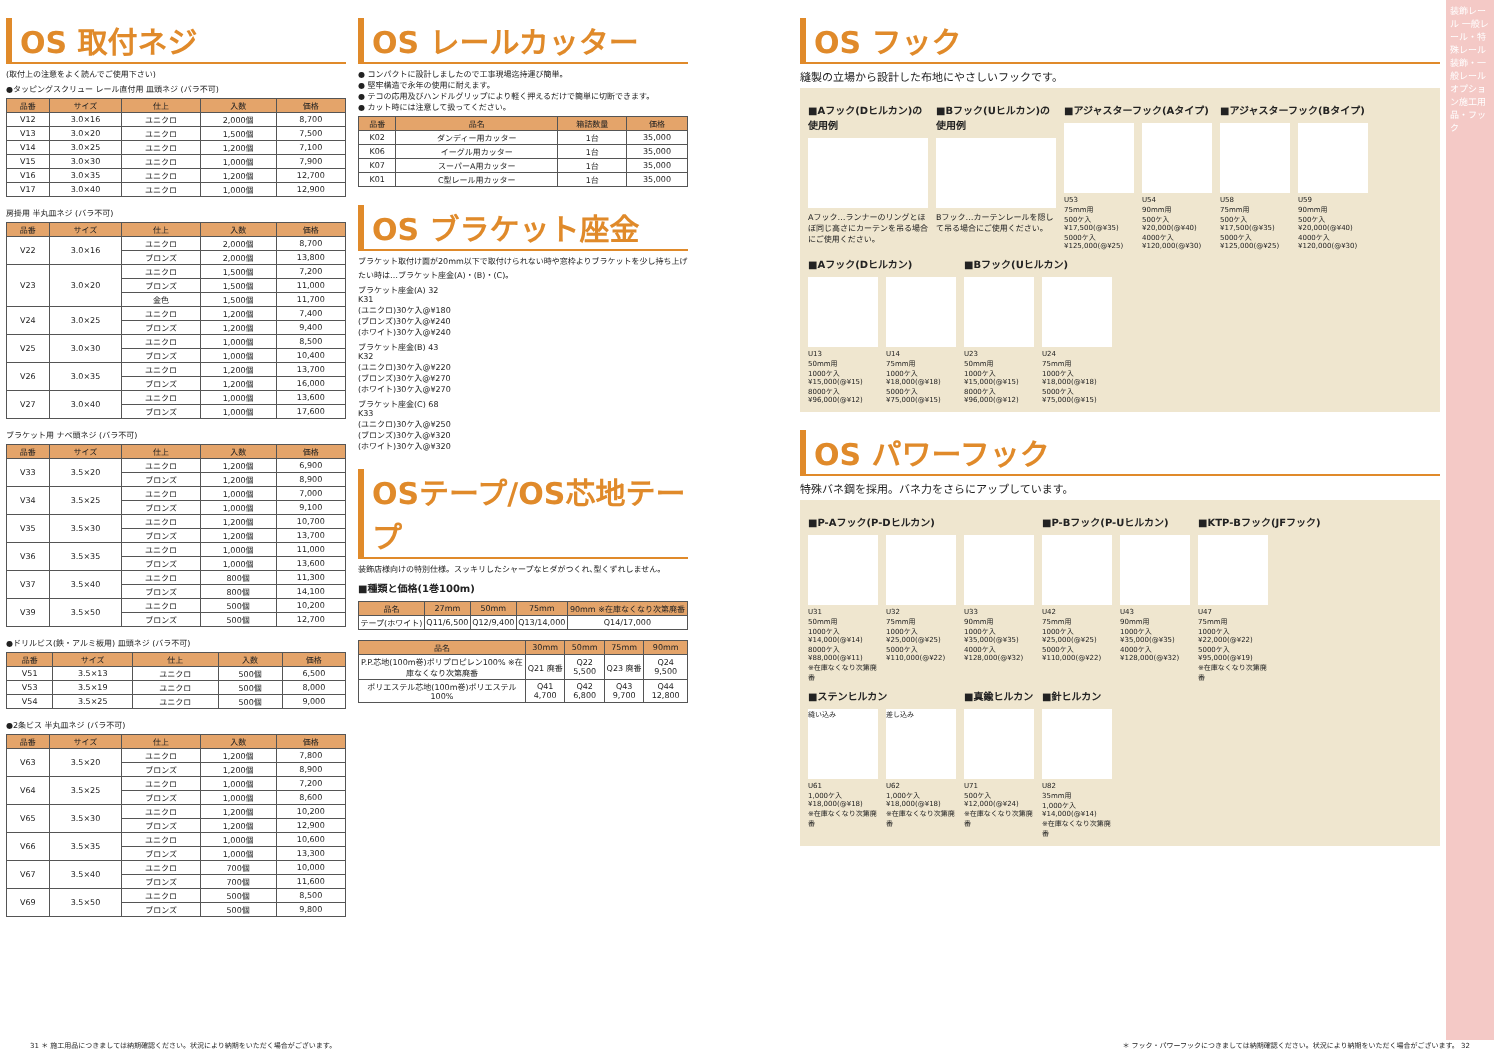OS 取付ネジ
(取付上の注意をよく読んでご使用下さい)
●タッピングスクリュー レール直付用 皿頭ネジ (バラ不可)
| 品番 | サイズ | 仕上 | 入数 | 価格 |
| --- | --- | --- | --- | --- |
| V12 | 3.0×16 | ユニクロ | 2,000個 | 8,700 |
| V13 | 3.0×20 | ユニクロ | 1,500個 | 7,500 |
| V14 | 3.0×25 | ユニクロ | 1,200個 | 7,100 |
| V15 | 3.0×30 | ユニクロ | 1,000個 | 7,900 |
| V16 | 3.0×35 | ユニクロ | 1,200個 | 12,700 |
| V17 | 3.0×40 | ユニクロ | 1,000個 | 12,900 |
房掛用 半丸皿ネジ (バラ不可)
| 品番 | サイズ | 仕上 | 入数 | 価格 |
| --- | --- | --- | --- | --- |
| V22 | 3.0×16 | ユニクロ | 2,000個 | 8,700 |
| | | ブロンズ | 2,000個 | 13,800 |
| V23 | 3.0×20 | ユニクロ | 1,500個 | 7,200 |
| | | ブロンズ | 1,500個 | 11,000 |
| | | 金色 | 1,500個 | 11,700 |
| V24 | 3.0×25 | ユニクロ | 1,200個 | 7,400 |
| | | ブロンズ | 1,200個 | 9,400 |
| V25 | 3.0×30 | ユニクロ | 1,000個 | 8,500 |
| | | ブロンズ | 1,000個 | 10,400 |
| V26 | 3.0×35 | ユニクロ | 1,200個 | 13,700 |
| | | ブロンズ | 1,200個 | 16,000 |
| V27 | 3.0×40 | ユニクロ | 1,000個 | 13,600 |
| | | ブロンズ | 1,000個 | 17,600 |
ブラケット用 ナベ頭ネジ (バラ不可)
| 品番 | サイズ | 仕上 | 入数 | 価格 |
| --- | --- | --- | --- | --- |
| V33 | 3.5×20 | ユニクロ | 1,200個 | 6,900 |
| | | ブロンズ | 1,200個 | 8,900 |
| V34 | 3.5×25 | ユニクロ | 1,000個 | 7,000 |
| | | ブロンズ | 1,000個 | 9,100 |
| V35 | 3.5×30 | ユニクロ | 1,200個 | 10,700 |
| | | ブロンズ | 1,200個 | 13,700 |
| V36 | 3.5×35 | ユニクロ | 1,000個 | 11,000 |
| | | ブロンズ | 1,000個 | 13,600 |
| V37 | 3.5×40 | ユニクロ | 800個 | 11,300 |
| | | ブロンズ | 800個 | 14,100 |
| V39 | 3.5×50 | ユニクロ | 500個 | 10,200 |
| | | ブロンズ | 500個 | 12,700 |
●ドリルビス(鉄・アルミ板用) 皿頭ネジ (バラ不可)
| 品番 | サイズ | 仕上 | 入数 | 価格 |
| --- | --- | --- | --- | --- |
| V51 | 3.5×13 | ユニクロ | 500個 | 6,500 |
| V53 | 3.5×19 | ユニクロ | 500個 | 8,000 |
| V54 | 3.5×25 | ユニクロ | 500個 | 9,000 |
●2条ビス 半丸皿ネジ (バラ不可)
| 品番 | サイズ | 仕上 | 入数 | 価格 |
| --- | --- | --- | --- | --- |
| V63 | 3.5×20 | ユニクロ | 1,200個 | 7,800 |
| | | ブロンズ | 1,200個 | 8,900 |
| V64 | 3.5×25 | ユニクロ | 1,000個 | 7,200 |
| | | ブロンズ | 1,000個 | 8,600 |
| V65 | 3.5×30 | ユニクロ | 1,200個 | 10,200 |
| | | ブロンズ | 1,200個 | 12,900 |
| V66 | 3.5×35 | ユニクロ | 1,000個 | 10,600 |
| | | ブロンズ | 1,000個 | 13,300 |
| V67 | 3.5×40 | ユニクロ | 700個 | 10,000 |
| | | ブロンズ | 700個 | 11,600 |
| V69 | 3.5×50 | ユニクロ | 500個 | 8,500 |
| | | ブロンズ | 500個 | 9,800 |
OS レールカッター
● コンパクトに設計しましたので工事現場迄持運び簡単。
● 堅牢構造で永年の使用に耐えます。
● テコの応用及びハンドルグリップにより軽く押えるだけで簡単に切断できます。
● カット時には注意して扱ってください。
| 品番 | 品名 | 箱詰数量 | 価格 |
| --- | --- | --- | --- |
| K02 | ダンディー用カッター | 1台 | 35,000 |
| K06 | イーグル用カッター | 1台 | 35,000 |
| K07 | スーパーA用カッター | 1台 | 35,000 |
| K01 | C型レール用カッター | 1台 | 35,000 |
OS ブラケット座金
ブラケット取付け面が20mm以下で取付けられない時や窓枠よりブラケットを少し持ち上げたい時は…ブラケット座金(A)・(B)・(C)。
ブラケット座金(A) 32
K31
(ユニクロ)30ケ入@¥180
(ブロンズ)30ケ入@¥240
(ホワイト)30ケ入@¥240
ブラケット座金(B) 43
K32
(ユニクロ)30ケ入@¥220
(ブロンズ)30ケ入@¥270
(ホワイト)30ケ入@¥270
ブラケット座金(C) 68
K33
(ユニクロ)30ケ入@¥250
(ブロンズ)30ケ入@¥320
(ホワイト)30ケ入@¥320
OSテープ/OS芯地テープ
装飾店様向けの特別仕様。スッキリしたシャープなヒダがつくれ､型くずれしません。
■種類と価格(1巻100m)
| 品名 | 27mm | 50mm | 75mm | 90mm ※在庫なくなり次第廃番 |
| --- | --- | --- | --- | --- |
| テープ(ホワイト) | Q11/6,500 | Q12/9,400 | Q13/14,000 | Q14/17,000 |
| 品名 | 30mm | 50mm | 75mm | 90mm |
| --- | --- | --- | --- | --- |
| P.P.芯地(100m巻)ポリプロピレン100% ※在庫なくなり次第廃番 | Q21 廃番 | Q22 5,500 | Q23 廃番 | Q24 9,500 |
| ポリエステル芯地(100m巻)ポリエステル100% | Q41 4,700 | Q42 6,800 | Q43 9,700 | Q44 12,800 |
OS フック
縫製の立場から設計した布地にやさしいフックです。
■Aフック(Dヒルカン)の使用例
Aフック…ランナーのリングとほぼ同じ高さにカーテンを吊る場合にご使用ください。
■Bフック(Uヒルカン)の使用例
Bフック…カーテンレールを隠して吊る場合にご使用ください。
■アジャスターフック(Aタイプ)
U53
75mm用
500ケ入
¥17,500(@¥35)
5000ケ入
¥125,000(@¥25)
U54
90mm用
500ケ入
¥20,000(@¥40)
4000ケ入
¥120,000(@¥30)
■アジャスターフック(Bタイプ)
U58
75mm用
500ケ入
¥17,500(@¥35)
5000ケ入
¥125,000(@¥25)
U59
90mm用
500ケ入
¥20,000(@¥40)
4000ケ入
¥120,000(@¥30)
■Aフック(Dヒルカン)
U13
50mm用
1000ケ入
¥15,000(@¥15)
8000ケ入
¥96,000(@¥12)
U14
75mm用
1000ケ入
¥18,000(@¥18)
5000ケ入
¥75,000(@¥15)
■Bフック(Uヒルカン)
U23
50mm用
1000ケ入
¥15,000(@¥15)
8000ケ入
¥96,000(@¥12)
U24
75mm用
1000ケ入
¥18,000(@¥18)
5000ケ入
¥75,000(@¥15)
OS パワーフック
特殊バネ鋼を採用。バネ力をさらにアップしています。
■P-Aフック(P-Dヒルカン)
U31
50mm用
1000ケ入
¥14,000(@¥14)
8000ケ入
¥88,000(@¥11)
※在庫なくなり次第廃番
U32
75mm用
1000ケ入
¥25,000(@¥25)
5000ケ入
¥110,000(@¥22)
U33
90mm用
1000ケ入
¥35,000(@¥35)
4000ケ入
¥128,000(@¥32)
■P-Bフック(P-Uヒルカン)
U42
75mm用
1000ケ入
¥25,000(@¥25)
5000ケ入
¥110,000(@¥22)
U43
90mm用
1000ケ入
¥35,000(@¥35)
4000ケ入
¥128,000(@¥32)
■KTP-Bフック(JFフック)
U47
75mm用
1000ケ入
¥22,000(@¥22)
5000ケ入
¥95,000(@¥19)
※在庫なくなり次第廃番
■ステンヒルカン
縫い込み
U61
1,000ケ入
¥18,000(@¥18)
※在庫なくなり次第廃番
差し込み
U62
1,000ケ入
¥18,000(@¥18)
※在庫なくなり次第廃番
■真鍮ヒルカン
U71
500ケ入
¥12,000(@¥24)
※在庫なくなり次第廃番
■針ヒルカン
U82
35mm用
1,000ケ入
¥14,000(@¥14)
※在庫なくなり次第廃番
装飾レール 一般レール・特殊レール 装飾・一般レールオプション施工用品・フック
31 ＊ 施工用品につきましては納期確認ください。状況により納期をいただく場合がございます。 ＊ フック・パワーフックにつきましては納期確認ください。状況により納期をいただく場合がございます。 32